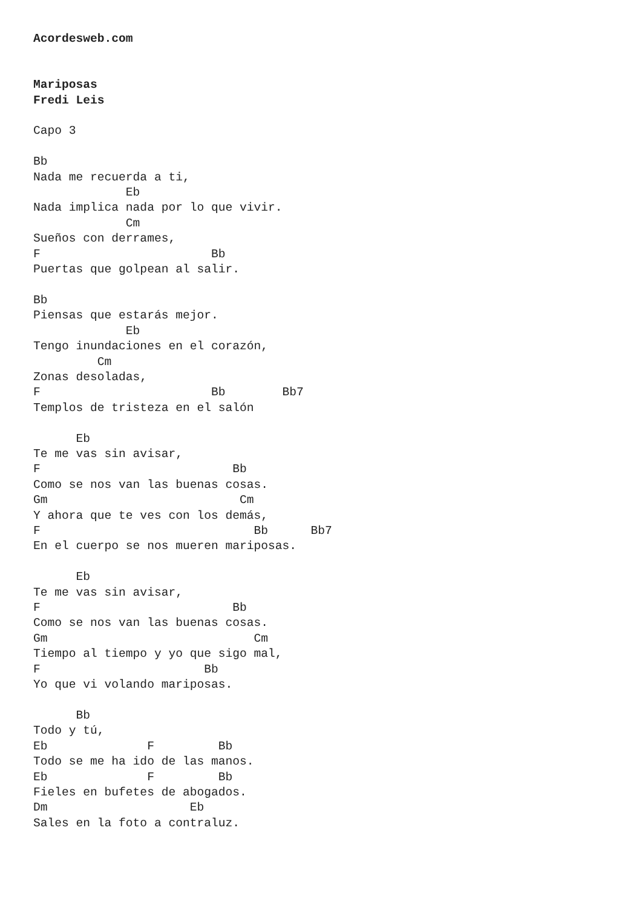Acordesweb.com


Mariposas
Fredi Leis

Capo 3

Bb
Nada me recuerda a ti,
             Eb
Nada implica nada por lo que vivir.
             Cm
Sueños con derrames,
F                        Bb
Puertas que golpean al salir.

Bb
Piensas que estarás mejor.
             Eb
Tengo inundaciones en el corazón,
         Cm
Zonas desoladas,
F                        Bb        Bb7
Templos de tristeza en el salón

      Eb
Te me vas sin avisar,
F                           Bb
Como se nos van las buenas cosas.
Gm                           Cm
Y ahora que te ves con los demás,
F                              Bb      Bb7
En el cuerpo se nos mueren mariposas.

      Eb
Te me vas sin avisar,
F                           Bb
Como se nos van las buenas cosas.
Gm                             Cm
Tiempo al tiempo y yo que sigo mal,
F                       Bb
Yo que vi volando mariposas.

      Bb
Todo y tú,
Eb              F         Bb
Todo se me ha ido de las manos.
Eb              F         Bb
Fieles en bufetes de abogados.
Dm                    Eb
Sales en la foto a contraluz.